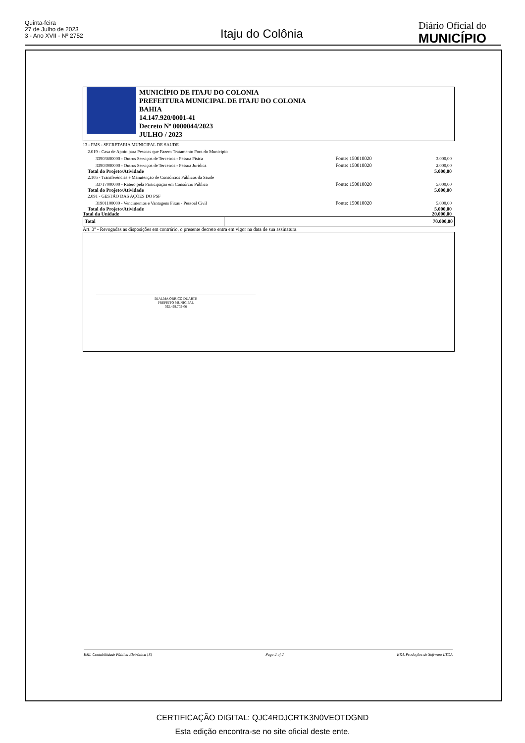Quinta-feira
27 de Julho de 2023
3 - Ano XVII - Nº 2752
Itaju do Colônia
Diário Oficial do
MUNICÍPIO
MUNICÍPIO DE ITAJU DO COLONIA
PREFEITURA MUNICIPAL DE ITAJU DO COLONIA
BAHIA
14.147.920/0001-41
Decreto Nº 0000044/2023
JULHO / 2023
| 13 - FMS - SECRETARIA MUNICIPAL DE SAUDE | | |
| 2.019 - Casa de Apoio para Pessoas que Fazem Tratamento Fora do Municipio | | |
| 33903600000 - Outros Serviços de Terceiros - Pessoa Física | Fonte: 150010020 | 3.000,00 |
| 33903900000 - Outros Serviços de Terceiros - Pessoa Jurídica | Fonte: 150010020 | 2.000,00 |
| Total do Projeto/Atividade | | 5.000,00 |
| 2.105 - Transferências e Manutenção de Consórcios Públicos da Saude | | |
| 33717000000 - Rateio pela Participação em Consórcio Público | Fonte: 150010020 | 5.000,00 |
| Total do Projeto/Atividade | | 5.000,00 |
| 2.091 - GESTÃO DAS AÇÕES DO PSF | | |
| 31901100000 - Vencimentos e Vantagens Fixas - Pessoal Civil | Fonte: 150010020 | 5.000,00 |
| Total do Projeto/Atividade | | 5.000,00 |
| Total da Unidade | | 20.000,00 |
| Total | 70.000,00 |
Art. 3º - Revogadas as disposições em contrário, o presente decreto entra em vigor na data de sua assinatura.
DJALMA ORRICO DUARTE
PREFEITO MUNICIPAL
092.429.705-06
E&L Contabilidade Pública Eletrônica [S] Page 2 of 2 E&L Produções de Software LTDA
CERTIFICAÇÃO DIGITAL: QJC4RDJCRTK3N0VEOTDGND
Esta edição encontra-se no site oficial deste ente.